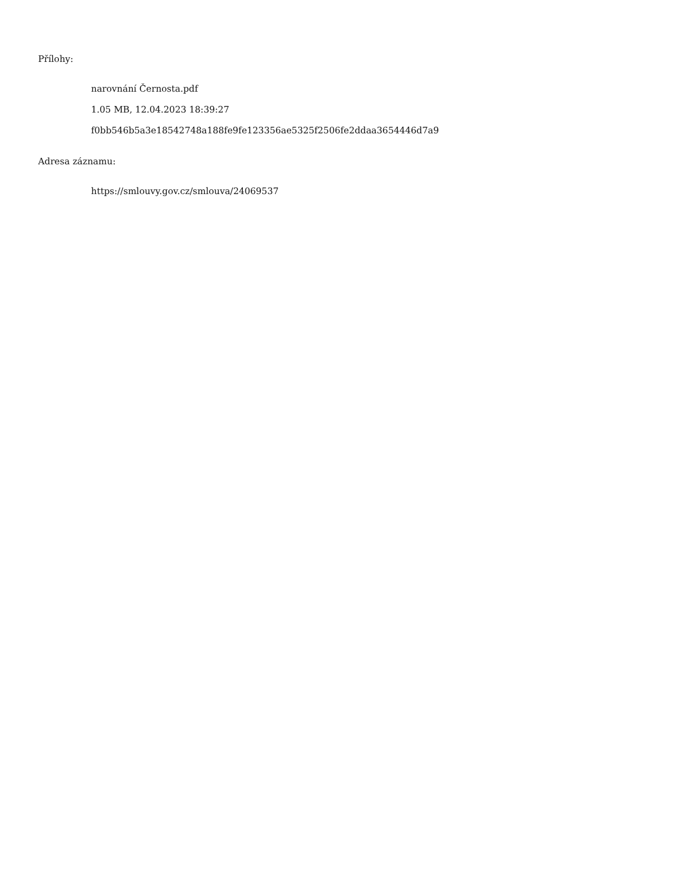Přílohy:
narovnání Černosta.pdf
1.05 MB, 12.04.2023 18:39:27
f0bb546b5a3e18542748a188fe9fe123356ae5325f2506fe2ddaa3654446d7a9
Adresa záznamu:
https://smlouvy.gov.cz/smlouva/24069537